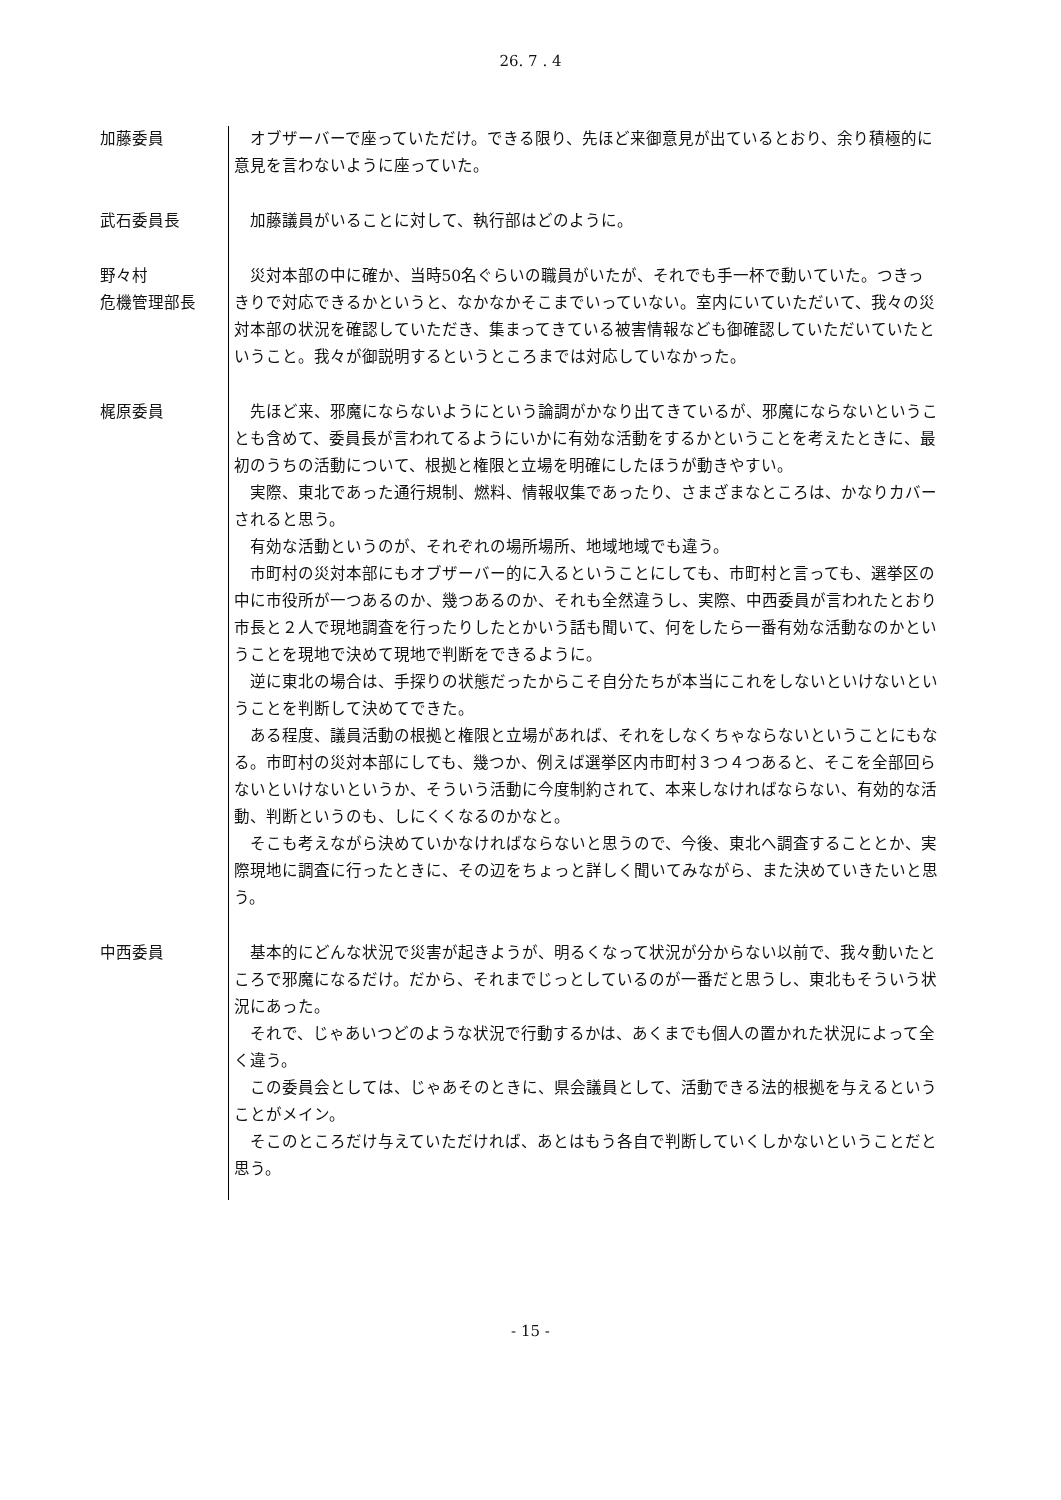26. 7 . 4
加藤委員 オブザーバーで座っていただけ。できる限り、先ほど来御意見が出ているとおり、余り積極的に意見を言わないように座っていた。
武石委員長 加藤議員がいることに対して、執行部はどのように。
野々村
危機管理部長
災対本部の中に確か、当時50名ぐらいの職員がいたが、それでも手一杯で動いていた。つきっきりで対応できるかというと、なかなかそこまでいっていない。室内にいていただいて、我々の災対本部の状況を確認していただき、集まってきている被害情報なども御確認していただいていたということ。我々が御説明するというところまでは対応していなかった。
梶原委員 先ほど来、邪魔にならないようにという論調がかなり出てきているが、邪魔にならないということも含めて、委員長が言われてるようにいかに有効な活動をするかということを考えたときに、最初のうちの活動について、根拠と権限と立場を明確にしたほうが動きやすい。
実際、東北であった通行規制、燃料、情報収集であったり、さまざまなところは、かなりカバーされると思う。
有効な活動というのが、それぞれの場所場所、地域地域でも違う。
市町村の災対本部にもオブザーバー的に入るということにしても、市町村と言っても、選挙区の中に市役所が一つあるのか、幾つあるのか、それも全然違うし、実際、中西委員が言われたとおり市長と２人で現地調査を行ったりしたとかいう話も聞いて、何をしたら一番有効な活動なのかということを現地で決めて現地で判断をできるように。
逆に東北の場合は、手探りの状態だったからこそ自分たちが本当にこれをしないといけないということを判断して決めてできた。
ある程度、議員活動の根拠と権限と立場があれば、それをしなくちゃならないということにもなる。市町村の災対本部にしても、幾つか、例えば選挙区内市町村３つ４つあると、そこを全部回らないといけないというか、そういう活動に今度制約されて、本来しなければならない、有効的な活動、判断というのも、しにくくなるのかなと。
そこも考えながら決めていかなければならないと思うので、今後、東北へ調査することとか、実際現地に調査に行ったときに、その辺をちょっと詳しく聞いてみながら、また決めていきたいと思う。
中西委員 基本的にどんな状況で災害が起きようが、明るくなって状況が分からない以前で、我々動いたところで邪魔になるだけ。だから、それまでじっとしているのが一番だと思うし、東北もそういう状況にあった。
それで、じゃあいつどのような状況で行動するかは、あくまでも個人の置かれた状況によって全く違う。
この委員会としては、じゃあそのときに、県会議員として、活動できる法的根拠を与えるということがメイン。
そこのところだけ与えていただければ、あとはもう各自で判断していくしかないということだと思う。
- 15 -